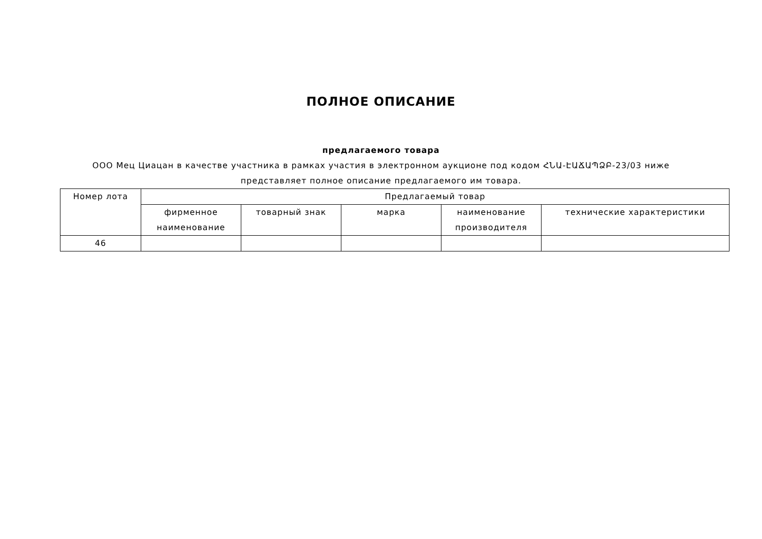ПОЛНОЕ ОПИСАНИЕ
предлагаемого товара
ООО Мец Циацан в качестве участника в рамках участия в электронном аукционе под кодом ՀՆԱ-ԷԱՃԱՊՁԲ-23/03 ниже представляет полное описание предлагаемого им товара.
| Номер лота | Предлагаемый товар | | | | |
| --- | --- | --- | --- | --- | --- |
| | фирменное наименование | товарный знак | марка | наименование производителя | технические характеристики |
| 46 | | | | | |